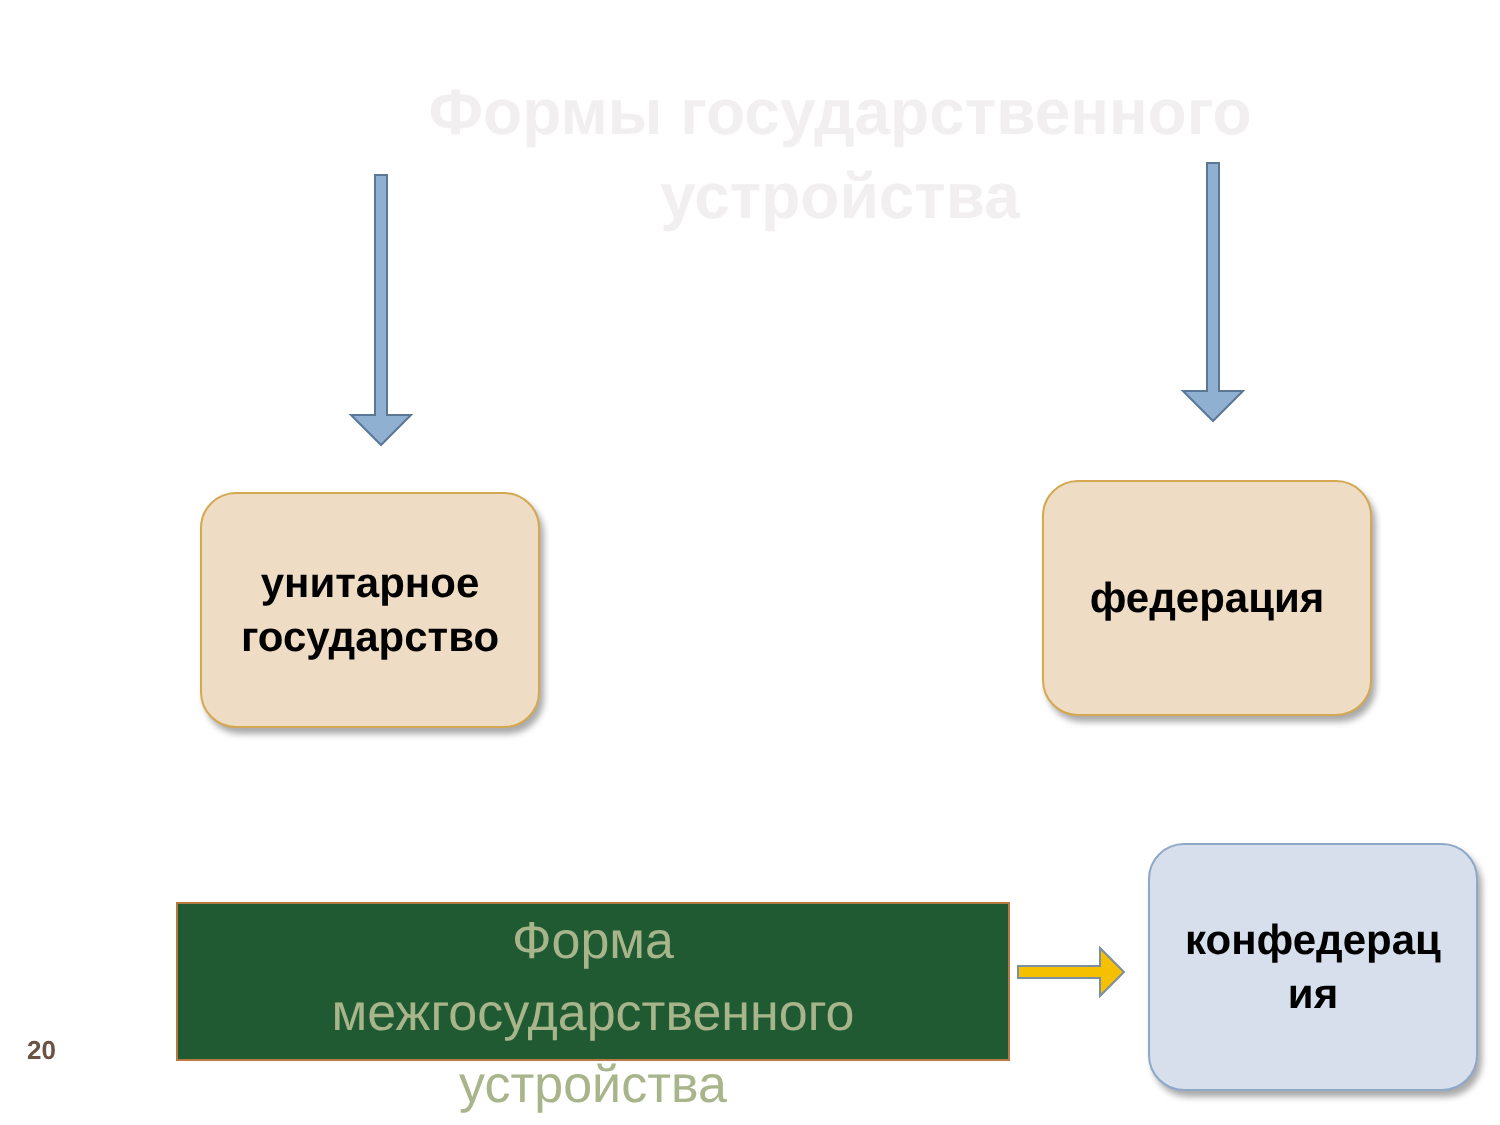Формы государственного устройства
унитарное
государство
федерация
конфедерац
ия
Форма
межгосударственного
устройства
20